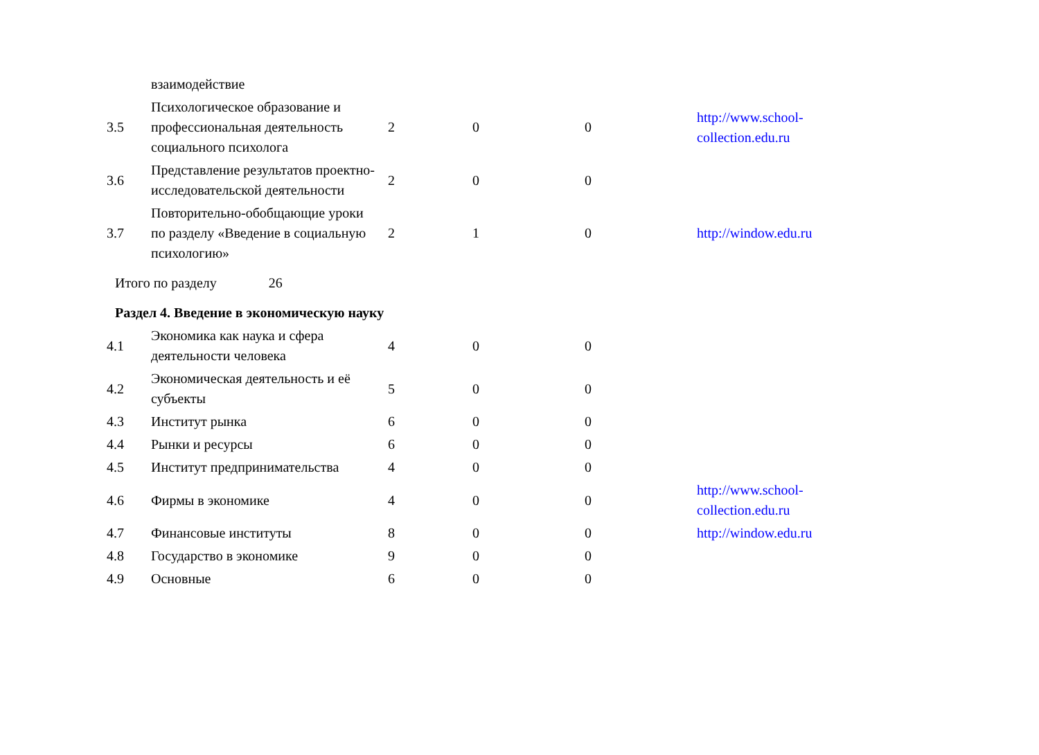| | взаимодействие | | | | |
| 3.5 | Психологическое образование и профессиональная деятельность социального психолога | 2 | 0 | 0 | http://www.school- collection.edu.ru |
| 3.6 | Представление результатов проектно-исследовательской деятельности | 2 | 0 | 0 | |
| 3.7 | Повторительно-обобщающие уроки по разделу «Введение в социальную психологию» | 2 | 1 | 0 | http://window.edu.ru |
| Итого по разделу 26 | | | | | |
| Раздел 4. Введение в экономическую науку | | | | | |
| 4.1 | Экономика как наука и сфера деятельности человека | 4 | 0 | 0 | |
| 4.2 | Экономическая деятельность и её субъекты | 5 | 0 | 0 | |
| 4.3 | Институт рынка | 6 | 0 | 0 | |
| 4.4 | Рынки и ресурсы | 6 | 0 | 0 | |
| 4.5 | Институт предпринимательства | 4 | 0 | 0 | |
| 4.6 | Фирмы в экономике | 4 | 0 | 0 | http://www.school- collection.edu.ru |
| 4.7 | Финансовые институты | 8 | 0 | 0 | http://window.edu.ru |
| 4.8 | Государство в экономике | 9 | 0 | 0 | |
| 4.9 | Основные | 6 | 0 | 0 | |